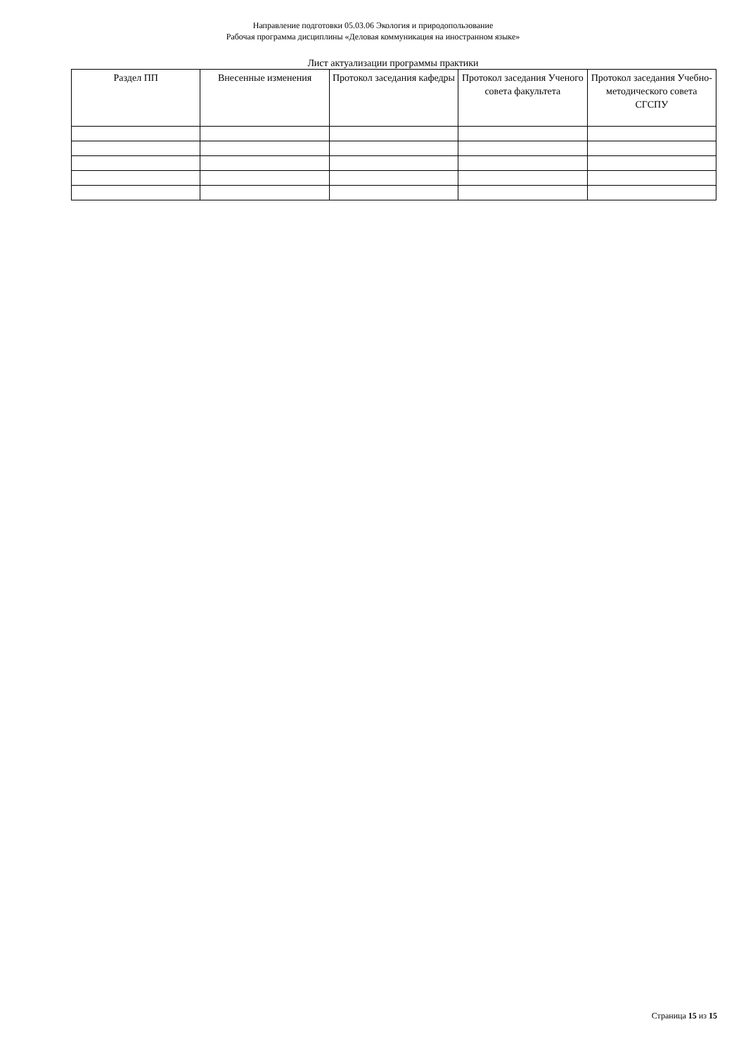Направление подготовки 05.03.06 Экология и природопользование
Рабочая программа дисциплины «Деловая коммуникация на иностранном языке»
Лист актуализации программы практики
| Раздел ПП | Внесенные изменения | Протокол заседания кафедры | Протокол заседания Ученого совета факультета | Протокол заседания Учебно-методического совета СГСПУ |
| --- | --- | --- | --- | --- |
Страница 15 из 15